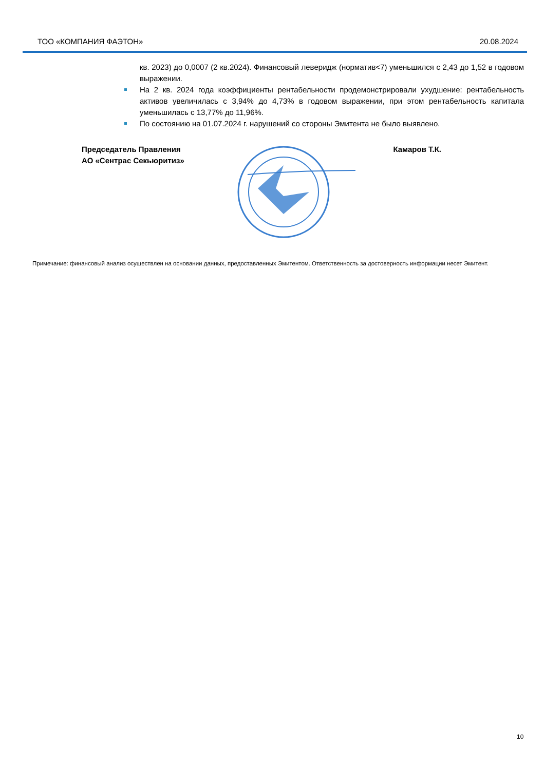ТОО «КОМПАНИЯ ФАЭТОН» 20.08.2024
кв. 2023) до 0,0007 (2 кв.2024). Финансовый левeридж (норматив<7) уменьшился с 2,43 до 1,52 в годовом выражении.
На 2 кв. 2024 года коэффициенты рентабельности продемонстрировали ухудшение: рентабельность активов увеличилась с 3,94% до 4,73% в годовом выражении, при этом рентабельность капитала уменьшилась с 13,77% до 11,96%.
По состоянию на 01.07.2024 г. нарушений со стороны Эмитента не было выявлено.
Председатель Правления
АО «Сентрас Секьюритиз»
Камаров Т.К.
Примечание: финансовый анализ осуществлен на основании данных, предоставленных Эмитентом. Ответственность за достоверность информации несет Эмитент.
10